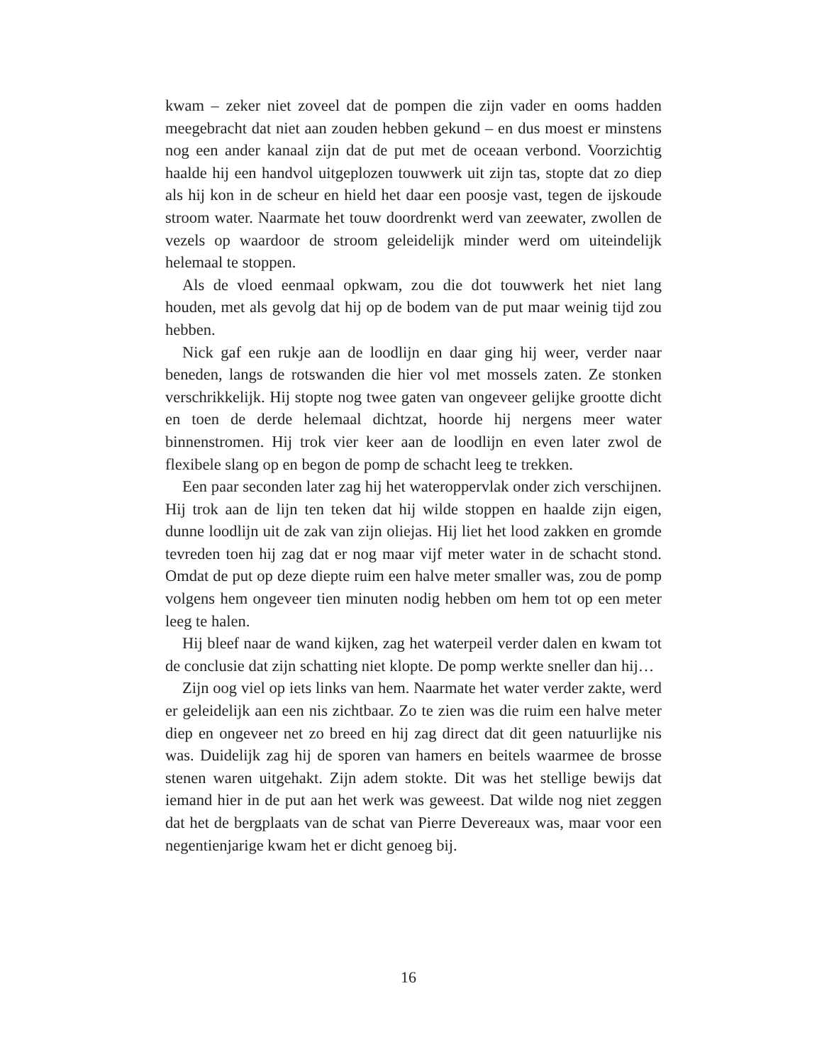kwam – zeker niet zoveel dat de pompen die zijn vader en ooms had­den meegebracht dat niet aan zouden hebben gekund – en dus moest er minstens nog een ander kanaal zijn dat de put met de oceaan ver­bond. Voorzichtig haalde hij een handvol uitgeplozen touwwerk uit zijn tas, stopte dat zo diep als hij kon in de scheur en hield het daar een poosje vast, tegen de ijskoude stroom water. Naarmate het touw door­drenkt werd van zeewater, zwollen de vezels op waardoor de stroom geleidelijk minder werd om uiteindelijk helemaal te stoppen.
Als de vloed eenmaal opkwam, zou die dot touwwerk het niet lang houden, met als gevolg dat hij op de bodem van de put maar weinig tijd zou hebben.
Nick gaf een rukje aan de loodlijn en daar ging hij weer, verder naar beneden, langs de rotswanden die hier vol met mossels zaten. Ze stonken verschrikkelijk. Hij stopte nog twee gaten van ongeveer gelijke grootte dicht en toen de derde helemaal dichtzat, hoorde hij nergens meer water binnenstromen. Hij trok vier keer aan de loodlijn en even later zwol de flexibele slang op en begon de pomp de schacht leeg te trekken.
Een paar seconden later zag hij het wateroppervlak onder zich ver­schijnen. Hij trok aan de lijn ten teken dat hij wilde stoppen en haalde zijn eigen, dunne loodlijn uit de zak van zijn oliejas. Hij liet het lood zakken en gromde tevreden toen hij zag dat er nog maar vijf meter water in de schacht stond. Omdat de put op deze diepte ruim een halve meter smaller was, zou de pomp volgens hem ongeveer tien minuten nodig hebben om hem tot op een meter leeg te halen.
Hij bleef naar de wand kijken, zag het waterpeil verder dalen en kwam tot de conclusie dat zijn schatting niet klopte. De pomp werkte sneller dan hij…
Zijn oog viel op iets links van hem. Naarmate het water verder zakte, werd er geleidelijk aan een nis zichtbaar. Zo te zien was die ruim een halve meter diep en ongeveer net zo breed en hij zag direct dat dit geen natuurlijke nis was. Duidelijk zag hij de sporen van hamers en beitels waarmee de brosse stenen waren uitgehakt. Zijn adem stokte. Dit was het stellige bewijs dat iemand hier in de put aan het werk was geweest. Dat wilde nog niet zeggen dat het de bergplaats van de schat van Pierre Devereaux was, maar voor een negentienjarige kwam het er dicht ge­noeg bij.
16